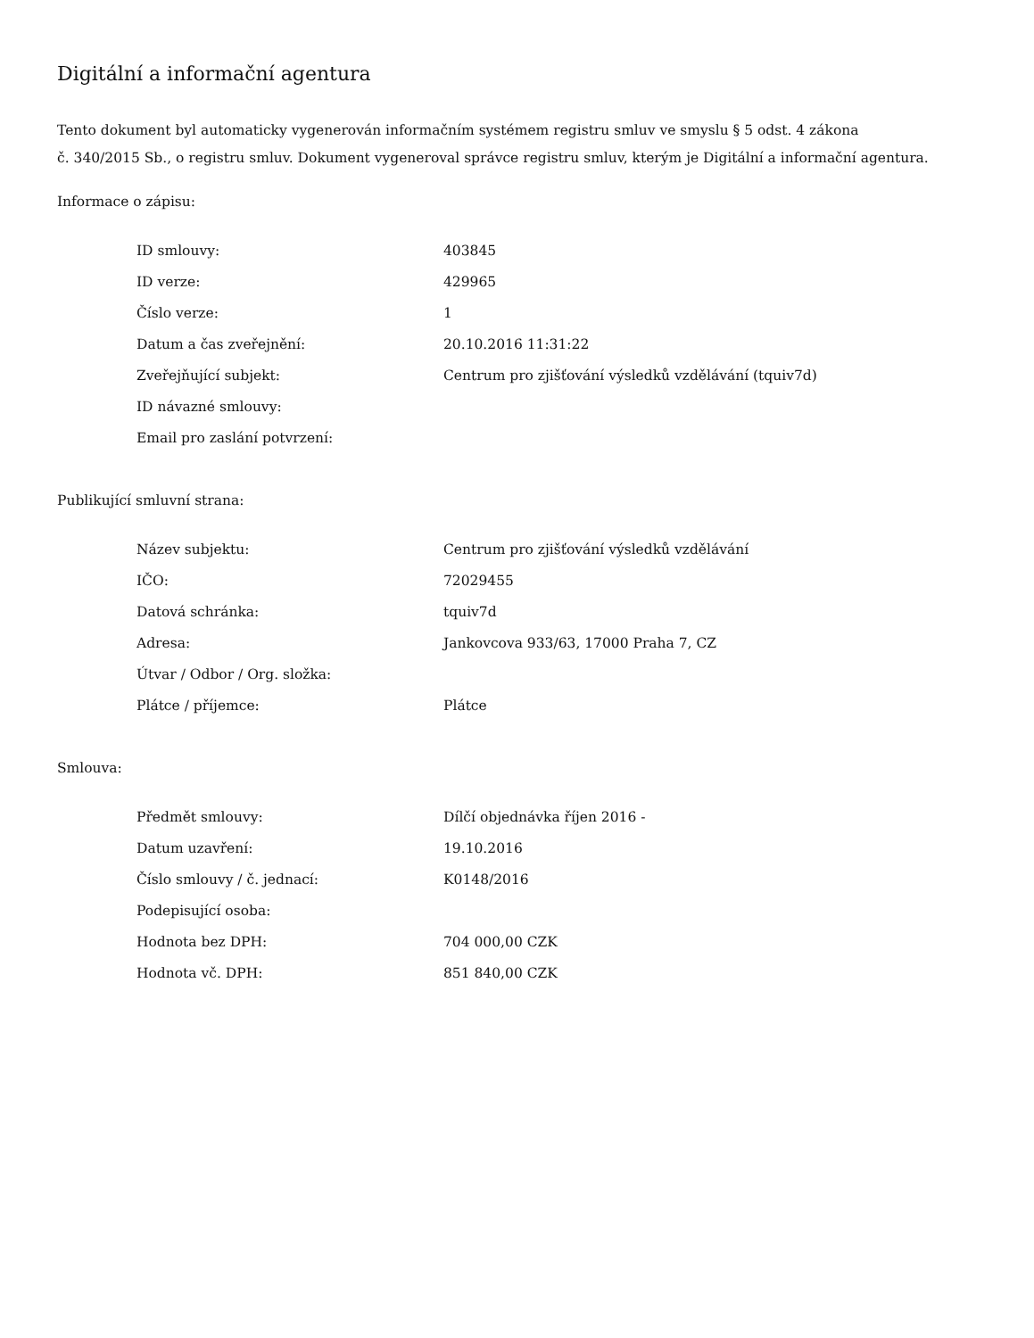Digitální a informační agentura
Tento dokument byl automaticky vygenerován informačním systémem registru smluv ve smyslu § 5 odst. 4 zákona
č. 340/2015 Sb., o registru smluv. Dokument vygeneroval správce registru smluv, kterým je Digitální a informační agentura.
Informace o zápisu:
| ID smlouvy: | 403845 |
| ID verze: | 429965 |
| Číslo verze: | 1 |
| Datum a čas zveřejnění: | 20.10.2016 11:31:22 |
| Zveřejňující subjekt: | Centrum pro zjišťování výsledků vzdělávání (tquiv7d) |
| ID návazné smlouvy: | |
| Email pro zaslání potvrzení: | |
Publikující smluvní strana:
| Název subjektu: | Centrum pro zjišťování výsledků vzdělávání |
| IČO: | 72029455 |
| Datová schránka: | tquiv7d |
| Adresa: | Jankovcova 933/63, 17000 Praha 7, CZ |
| Útvar / Odbor / Org. složka: | |
| Plátce / příjemce: | Plátce |
Smlouva:
| Předmět smlouvy: | Dílčí objednávka říjen 2016 - |
| Datum uzavření: | 19.10.2016 |
| Číslo smlouvy / č. jednací: | K0148/2016 |
| Podepisující osoba: | |
| Hodnota bez DPH: | 704 000,00 CZK |
| Hodnota vč. DPH: | 851 840,00 CZK |